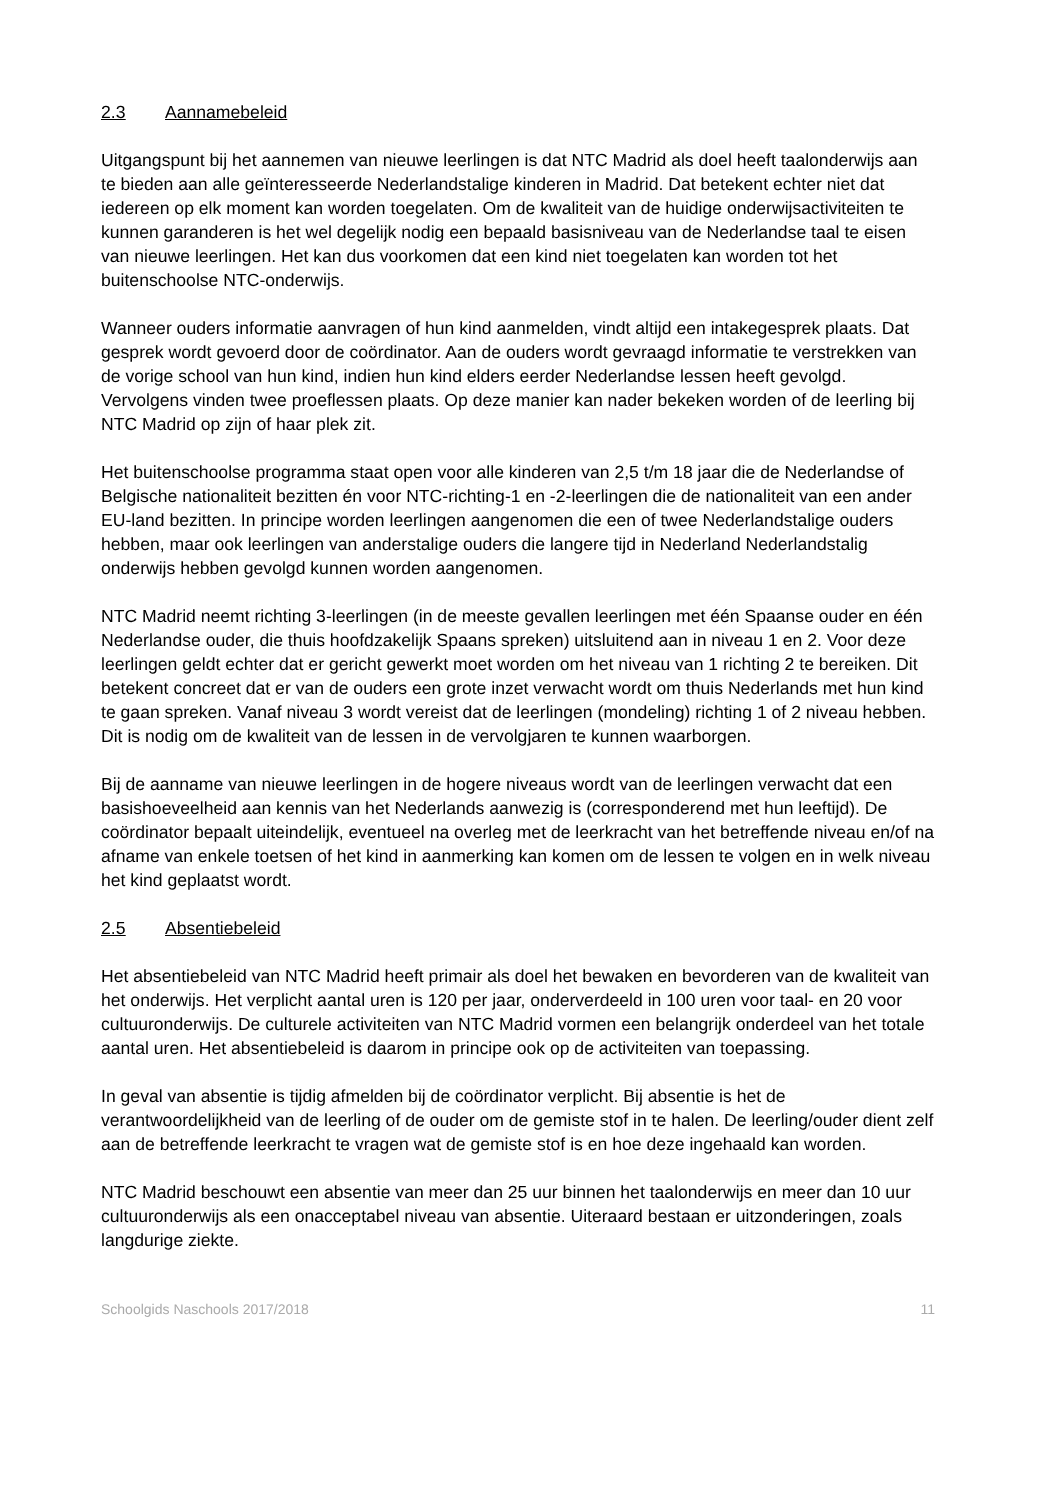2.3 Aannamebeleid
Uitgangspunt bij het aannemen van nieuwe leerlingen is dat NTC Madrid als doel heeft taalonderwijs aan te bieden aan alle geïnteresseerde Nederlandstalige kinderen in Madrid. Dat betekent echter niet dat iedereen op elk moment kan worden toegelaten. Om de kwaliteit van de huidige onderwijsactiviteiten te kunnen garanderen is het wel degelijk nodig een bepaald basisniveau van de Nederlandse taal te eisen van nieuwe leerlingen. Het kan dus voorkomen dat een kind niet toegelaten kan worden tot het buitenschoolse NTC-onderwijs.
Wanneer ouders informatie aanvragen of hun kind aanmelden, vindt altijd een intakegesprek plaats. Dat gesprek wordt gevoerd door de coördinator. Aan de ouders wordt gevraagd informatie te verstrekken van de vorige school van hun kind, indien hun kind elders eerder Nederlandse lessen heeft gevolgd. Vervolgens vinden twee proeflessen plaats. Op deze manier kan nader bekeken worden of de leerling bij NTC Madrid op zijn of haar plek zit.
Het buitenschoolse programma staat open voor alle kinderen van 2,5 t/m 18 jaar die de Nederlandse of Belgische nationaliteit bezitten én voor NTC-richting-1 en -2-leerlingen die de nationaliteit van een ander EU-land bezitten. In principe worden leerlingen aangenomen die een of twee Nederlandstalige ouders hebben, maar ook leerlingen van anderstalige ouders die langere tijd in Nederland Nederlandstalig onderwijs hebben gevolgd kunnen worden aangenomen.
NTC Madrid neemt richting 3-leerlingen (in de meeste gevallen leerlingen met één Spaanse ouder en één Nederlandse ouder, die thuis hoofdzakelijk Spaans spreken) uitsluitend aan in niveau 1 en 2. Voor deze leerlingen geldt echter dat er gericht gewerkt moet worden om het niveau van 1 richting 2 te bereiken. Dit betekent concreet dat er van de ouders een grote inzet verwacht wordt om thuis Nederlands met hun kind te gaan spreken. Vanaf niveau 3 wordt vereist dat de leerlingen (mondeling) richting 1 of 2 niveau hebben. Dit is nodig om de kwaliteit van de lessen in de vervolgjaren te kunnen waarborgen.
Bij de aanname van nieuwe leerlingen in de hogere niveaus wordt van de leerlingen verwacht dat een basishoeveelheid aan kennis van het Nederlands aanwezig is (corresponderend met hun leeftijd). De coördinator bepaalt uiteindelijk, eventueel na overleg met de leerkracht van het betreffende niveau en/of na afname van enkele toetsen of het kind in aanmerking kan komen om de lessen te volgen en in welk niveau het kind geplaatst wordt.
2.5 Absentiebeleid
Het absentiebeleid van NTC Madrid heeft primair als doel het bewaken en bevorderen van de kwaliteit van het onderwijs. Het verplicht aantal uren is 120 per jaar, onderverdeeld in 100 uren voor taal- en 20 voor cultuuronderwijs. De culturele activiteiten van NTC Madrid vormen een belangrijk onderdeel van het totale aantal uren. Het absentiebeleid is daarom in principe ook op de activiteiten van toepassing.
In geval van absentie is tijdig afmelden bij de coördinator verplicht. Bij absentie is het de verantwoordelijkheid van de leerling of de ouder om de gemiste stof in te halen. De leerling/ouder dient zelf aan de betreffende leerkracht te vragen wat de gemiste stof is en hoe deze ingehaald kan worden.
NTC Madrid beschouwt een absentie van meer dan 25 uur binnen het taalonderwijs en meer dan 10 uur cultuuronderwijs als een onacceptabel niveau van absentie. Uiteraard bestaan er uitzonderingen, zoals langdurige ziekte.
Schoolgids Naschools 2017/2018 11